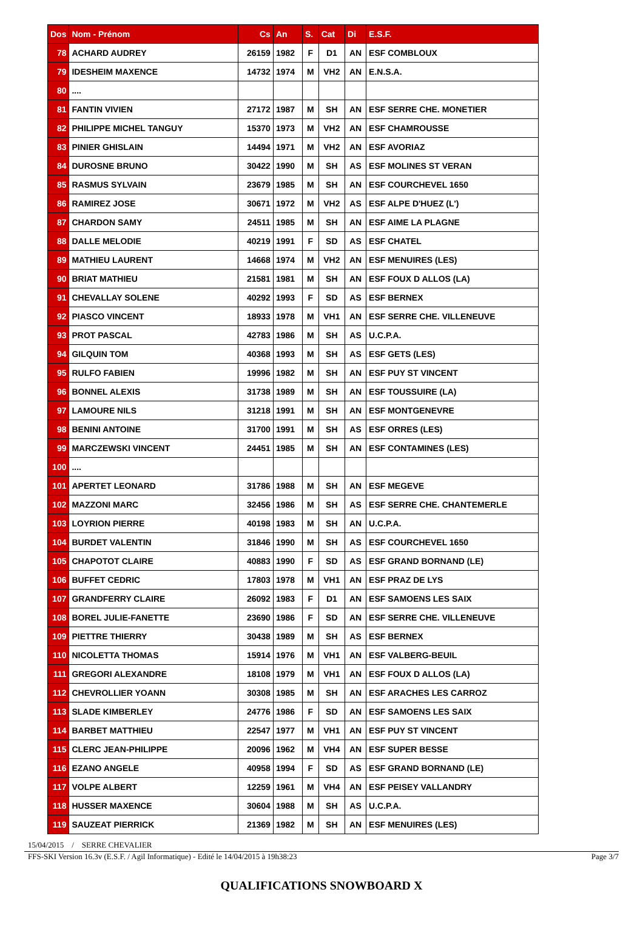| Dos | Nom - Prénom | Cs | An | S. | Cat | Di | E.S.F. |
| --- | --- | --- | --- | --- | --- | --- | --- |
| 78 | ACHARD AUDREY | 26159 | 1982 | F | D1 | AN | ESF COMBLOUX |
| 79 | IDESHEIM MAXENCE | 14732 | 1974 | M | VH2 | AN | E.N.S.A. |
| 80 | .... | | | | | | |
| 81 | FANTIN VIVIEN | 27172 | 1987 | M | SH | AN | ESF SERRE CHE. MONETIER |
| 82 | PHILIPPE MICHEL TANGUY | 15370 | 1973 | M | VH2 | AN | ESF CHAMROUSSE |
| 83 | PINIER GHISLAIN | 14494 | 1971 | M | VH2 | AN | ESF AVORIAZ |
| 84 | DUROSNE BRUNO | 30422 | 1990 | M | SH | AS | ESF MOLINES ST VERAN |
| 85 | RASMUS SYLVAIN | 23679 | 1985 | M | SH | AN | ESF COURCHEVEL 1650 |
| 86 | RAMIREZ JOSE | 30671 | 1972 | M | VH2 | AS | ESF ALPE D'HUEZ (L') |
| 87 | CHARDON SAMY | 24511 | 1985 | M | SH | AN | ESF AIME LA PLAGNE |
| 88 | DALLE MELODIE | 40219 | 1991 | F | SD | AS | ESF CHATEL |
| 89 | MATHIEU LAURENT | 14668 | 1974 | M | VH2 | AN | ESF MENUIRES (LES) |
| 90 | BRIAT MATHIEU | 21581 | 1981 | M | SH | AN | ESF FOUX D ALLOS (LA) |
| 91 | CHEVALLAY SOLENE | 40292 | 1993 | F | SD | AS | ESF BERNEX |
| 92 | PIASCO VINCENT | 18933 | 1978 | M | VH1 | AN | ESF SERRE CHE. VILLENEUVE |
| 93 | PROT PASCAL | 42783 | 1986 | M | SH | AS | U.C.P.A. |
| 94 | GILQUIN TOM | 40368 | 1993 | M | SH | AS | ESF GETS (LES) |
| 95 | RULFO FABIEN | 19996 | 1982 | M | SH | AN | ESF PUY ST VINCENT |
| 96 | BONNEL ALEXIS | 31738 | 1989 | M | SH | AN | ESF TOUSSUIRE (LA) |
| 97 | LAMOURE NILS | 31218 | 1991 | M | SH | AN | ESF MONTGENEVRE |
| 98 | BENINI ANTOINE | 31700 | 1991 | M | SH | AS | ESF ORRES (LES) |
| 99 | MARCZEWSKI VINCENT | 24451 | 1985 | M | SH | AN | ESF CONTAMINES (LES) |
| 100 | .... | | | | | | |
| 101 | APERTET LEONARD | 31786 | 1988 | M | SH | AN | ESF MEGEVE |
| 102 | MAZZONI MARC | 32456 | 1986 | M | SH | AS | ESF SERRE CHE. CHANTEMERLE |
| 103 | LOYRION PIERRE | 40198 | 1983 | M | SH | AN | U.C.P.A. |
| 104 | BURDET VALENTIN | 31846 | 1990 | M | SH | AS | ESF COURCHEVEL 1650 |
| 105 | CHAPOTOT CLAIRE | 40883 | 1990 | F | SD | AS | ESF GRAND BORNAND (LE) |
| 106 | BUFFET CEDRIC | 17803 | 1978 | M | VH1 | AN | ESF PRAZ DE LYS |
| 107 | GRANDFERRY CLAIRE | 26092 | 1983 | F | D1 | AN | ESF SAMOENS LES SAIX |
| 108 | BOREL JULIE-FANETTE | 23690 | 1986 | F | SD | AN | ESF SERRE CHE. VILLENEUVE |
| 109 | PIETTRE THIERRY | 30438 | 1989 | M | SH | AS | ESF BERNEX |
| 110 | NICOLETTA THOMAS | 15914 | 1976 | M | VH1 | AN | ESF VALBERG-BEUIL |
| 111 | GREGORI ALEXANDRE | 18108 | 1979 | M | VH1 | AN | ESF FOUX D ALLOS (LA) |
| 112 | CHEVROLLIER YOANN | 30308 | 1985 | M | SH | AN | ESF ARACHES LES CARROZ |
| 113 | SLADE KIMBERLEY | 24776 | 1986 | F | SD | AN | ESF SAMOENS LES SAIX |
| 114 | BARBET MATTHIEU | 22547 | 1977 | M | VH1 | AN | ESF PUY ST VINCENT |
| 115 | CLERC JEAN-PHILIPPE | 20096 | 1962 | M | VH4 | AN | ESF SUPER BESSE |
| 116 | EZANO ANGELE | 40958 | 1994 | F | SD | AS | ESF GRAND BORNAND (LE) |
| 117 | VOLPE ALBERT | 12259 | 1961 | M | VH4 | AN | ESF PEISEY VALLANDRY |
| 118 | HUSSER MAXENCE | 30604 | 1988 | M | SH | AS | U.C.P.A. |
| 119 | SAUZEAT PIERRICK | 21369 | 1982 | M | SH | AN | ESF MENUIRES (LES) |
15/04/2015 / SERRE CHEVALIER
FFS-SKI Version 16.3v (E.S.F. / Agil Informatique) - Edité le 14/04/2015 à 19h38:23 Page 3/7
QUALIFICATIONS SNOWBOARD X